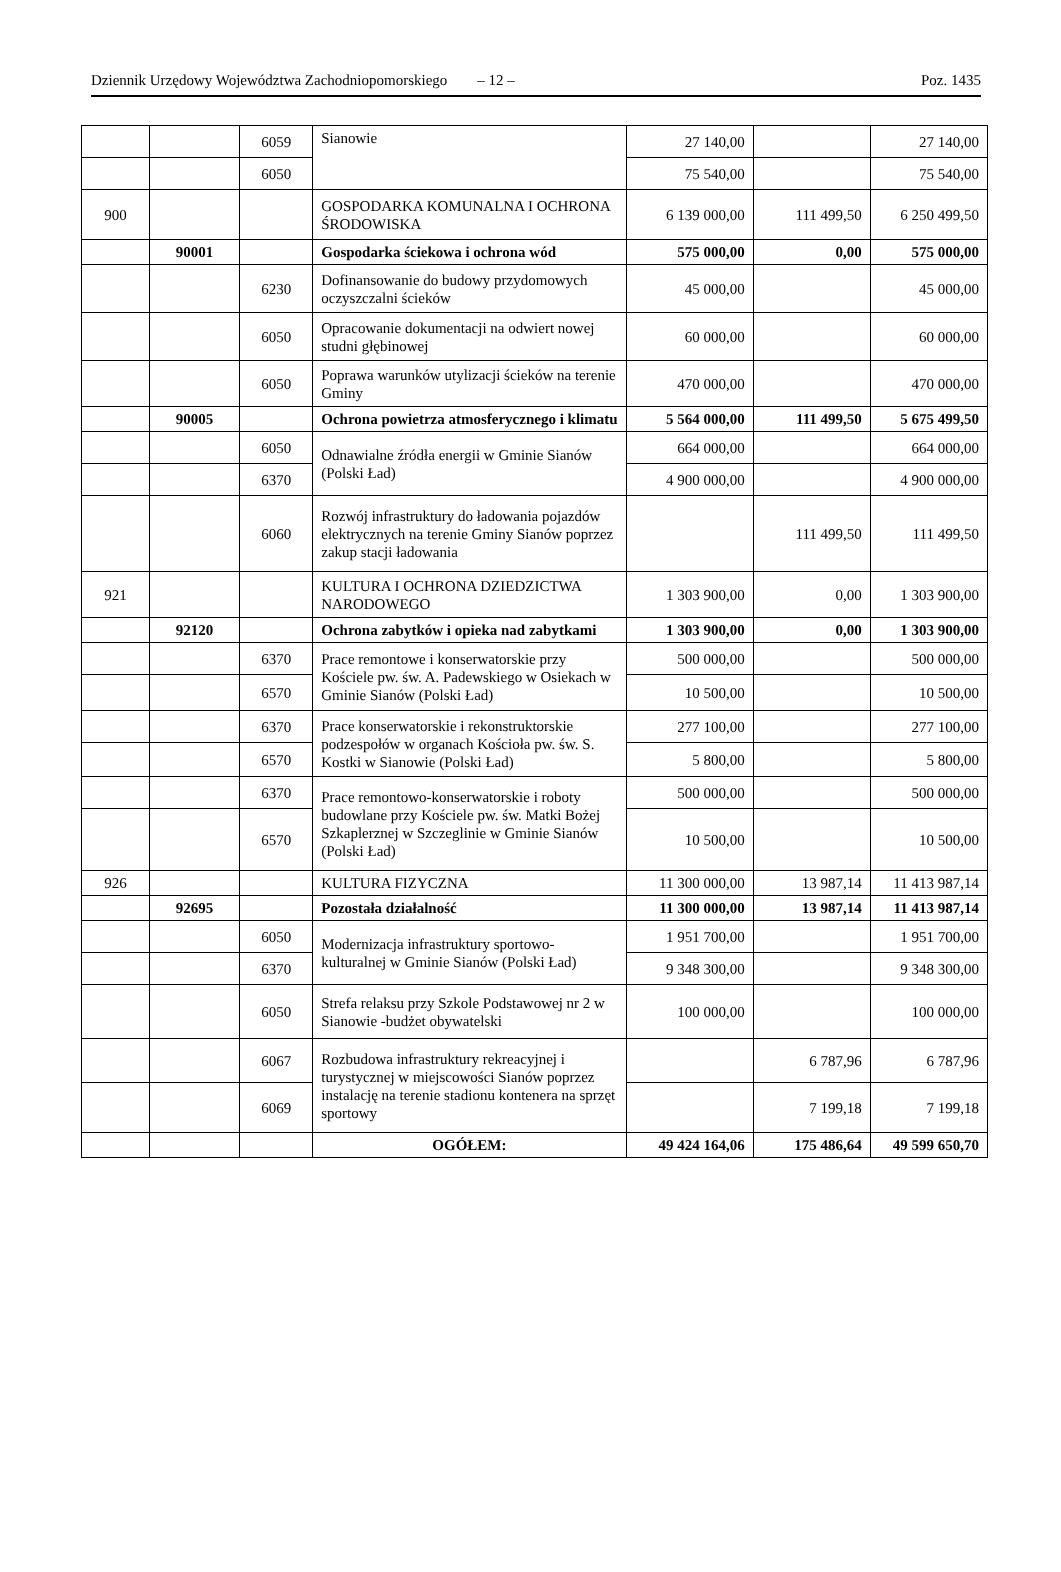Dziennik Urzędowy Województwa Zachodniopomorskiego – 12 – Poz. 1435
| | | 6059 | Sianowie | 27 140,00 | | 27 140,00 |
| | | 6050 | | 75 540,00 | | 75 540,00 |
| 900 | | | GOSPODARKA KOMUNALNA I OCHRONA ŚRODOWISKA | 6 139 000,00 | 111 499,50 | 6 250 499,50 |
| | 90001 | | Gospodarka ściekowa i ochrona wód | 575 000,00 | 0,00 | 575 000,00 |
| | | 6230 | Dofinansowanie do budowy przydomowych oczyszczalni ścieków | 45 000,00 | | 45 000,00 |
| | | 6050 | Opracowanie dokumentacji na odwiert nowej studni głębinowej | 60 000,00 | | 60 000,00 |
| | | 6050 | Poprawa warunków utylizacji ścieków na terenie Gminy | 470 000,00 | | 470 000,00 |
| | 90005 | | Ochrona powietrza atmosferycznego i klimatu | 5 564 000,00 | 111 499,50 | 5 675 499,50 |
| | | 6050 | Odnawialne źródła energii w Gminie Sianów (Polski Ład) | 664 000,00 | | 664 000,00 |
| | | 6370 | | 4 900 000,00 | | 4 900 000,00 |
| | | 6060 | Rozwój infrastruktury do ładowania pojazdów elektrycznych na terenie Gminy Sianów poprzez zakup stacji ładowania | | 111 499,50 | 111 499,50 |
| 921 | | | KULTURA I OCHRONA DZIEDZICTWA NARODOWEGO | 1 303 900,00 | 0,00 | 1 303 900,00 |
| | 92120 | | Ochrona zabytków i opieka nad zabytkami | 1 303 900,00 | 0,00 | 1 303 900,00 |
| | | 6370 | Prace remontowe i konserwatorskie przy Kościele pw. św. A. Padewskiego w Osiekach w Gminie Sianów (Polski Ład) | 500 000,00 | | 500 000,00 |
| | | 6570 | | 10 500,00 | | 10 500,00 |
| | | 6370 | Prace konserwatorskie i rekonstruktorskie podzespołów w organach Kościoła pw. św. S. Kostki w Sianowie (Polski Ład) | 277 100,00 | | 277 100,00 |
| | | 6570 | | 5 800,00 | | 5 800,00 |
| | | 6370 | Prace remontowo-konserwatorskie i roboty budowlane przy Kościele pw. św. Matki Bożej Szkaplerznej w Szczeglinie w Gminie Sianów (Polski Ład) | 500 000,00 | | 500 000,00 |
| | | 6570 | | 10 500,00 | | 10 500,00 |
| 926 | | | KULTURA FIZYCZNA | 11 300 000,00 | 13 987,14 | 11 413 987,14 |
| | 92695 | | Pozostała działalność | 11 300 000,00 | 13 987,14 | 11 413 987,14 |
| | | 6050 | Modernizacja infrastruktury sportowo-kulturalnej w Gminie Sianów (Polski Ład) | 1 951 700,00 | | 1 951 700,00 |
| | | 6370 | | 9 348 300,00 | | 9 348 300,00 |
| | | 6050 | Strefa relaksu przy Szkole Podstawowej nr 2 w Sianowie -budżet obywatelski | 100 000,00 | | 100 000,00 |
| | | 6067 | Rozbudowa infrastruktury rekreacyjnej i turystycznej w miejscowości Sianów poprzez instalację na terenie stadionu kontenera na sprzęt sportowy | | 6 787,96 | 6 787,96 |
| | | 6069 | | | 7 199,18 | 7 199,18 |
| | | | OGÓŁEM: | 49 424 164,06 | 175 486,64 | 49 599 650,70 |